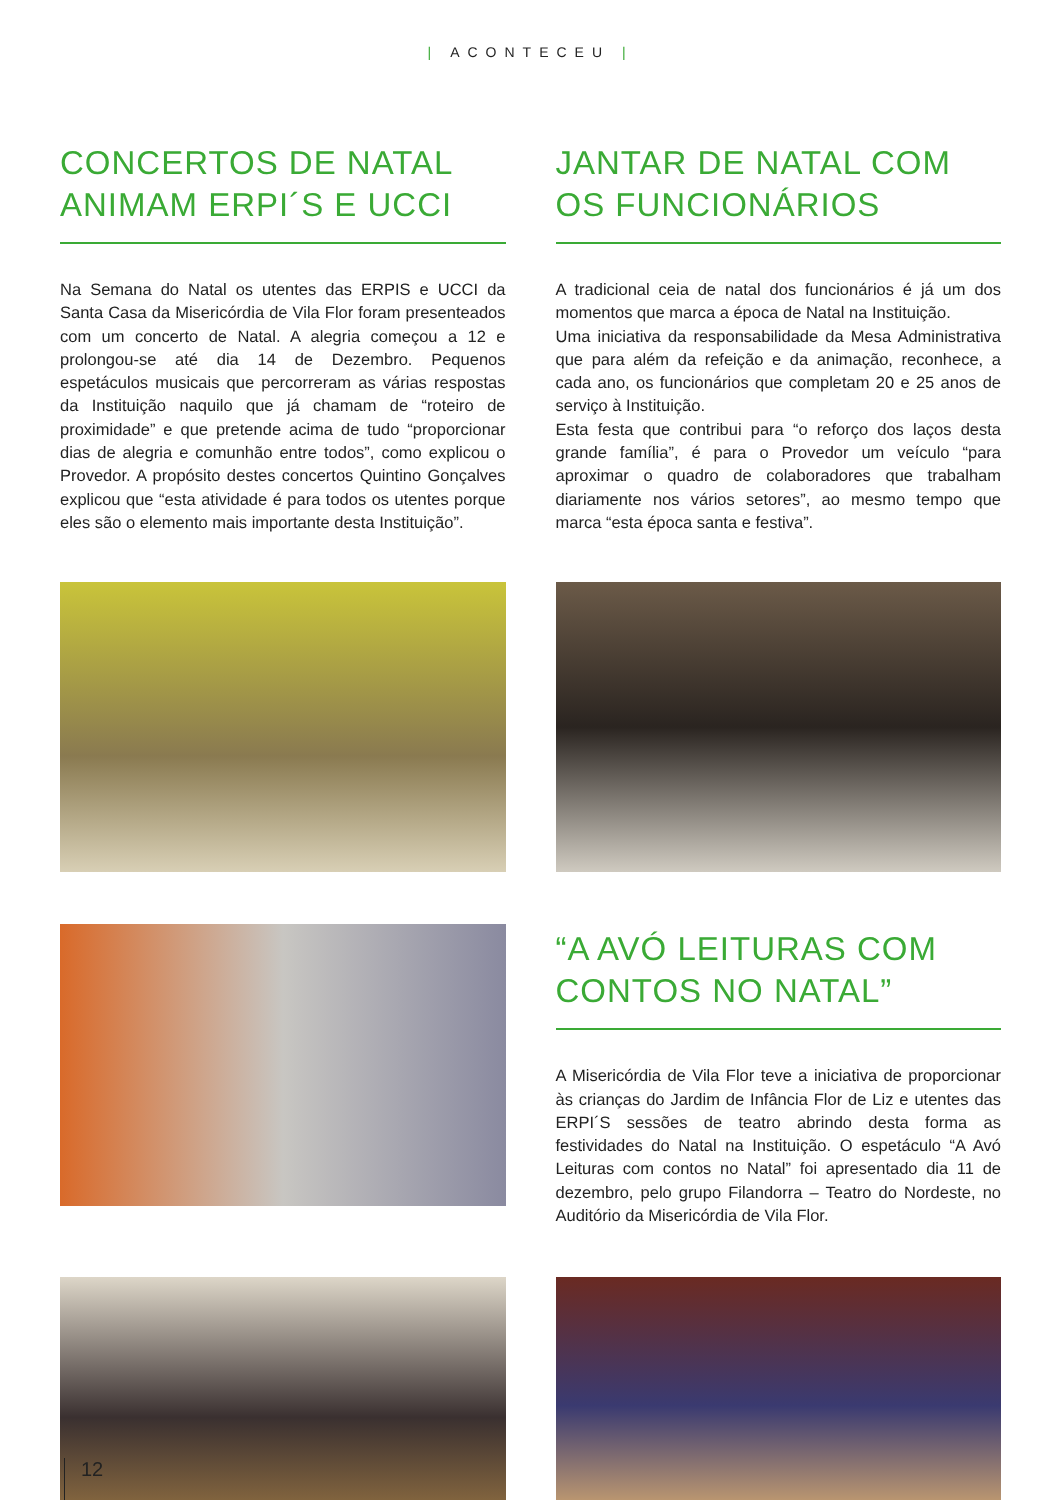| ACONTECEU |
CONCERTOS DE NATAL ANIMAM ERPI´S E UCCI
Na Semana do Natal os utentes das ERPIS e UCCI da Santa Casa da Misericórdia de Vila Flor foram presenteados com um concerto de Natal. A alegria começou a 12 e prolongou-se até dia 14 de Dezembro. Pequenos espetáculos musicais que percorreram as várias respostas da Instituição naquilo que já chamam de “roteiro de proximidade” e que pretende acima de tudo “proporcionar dias de alegria e comunhão entre todos”, como explicou o Provedor. A propósito destes concertos Quintino Gonçalves explicou que “esta atividade é para todos os utentes porque eles são o elemento mais importante desta Instituição”.
JANTAR DE NATAL COM OS FUNCIONÁRIOS
A tradicional ceia de natal dos funcionários é já um dos momentos que marca a época de Natal na Instituição.
Uma iniciativa da responsabilidade da Mesa Administrativa que para além da refeição e da animação, reconhece, a cada ano, os funcionários que completam 20 e 25 anos de serviço à Instituição.
Esta festa que contribui para “o reforço dos laços desta grande família”, é para o Provedor um veículo “para aproximar o quadro de colaboradores que trabalham diariamente nos vários setores”, ao mesmo tempo que marca “esta época santa e festiva”.
“A AVÓ LEITURAS COM CONTOS NO NATAL”
A Misericórdia de Vila Flor teve a iniciativa de proporcionar às crianças do Jardim de Infância Flor de Liz e utentes das ERPI´S sessões de teatro abrindo desta forma as festividades do Natal na Instituição. O espetáculo “A Avó Leituras com contos no Natal” foi apresentado dia 11 de dezembro, pelo grupo Filandorra – Teatro do Nordeste, no Auditório da Misericórdia de Vila Flor.
12